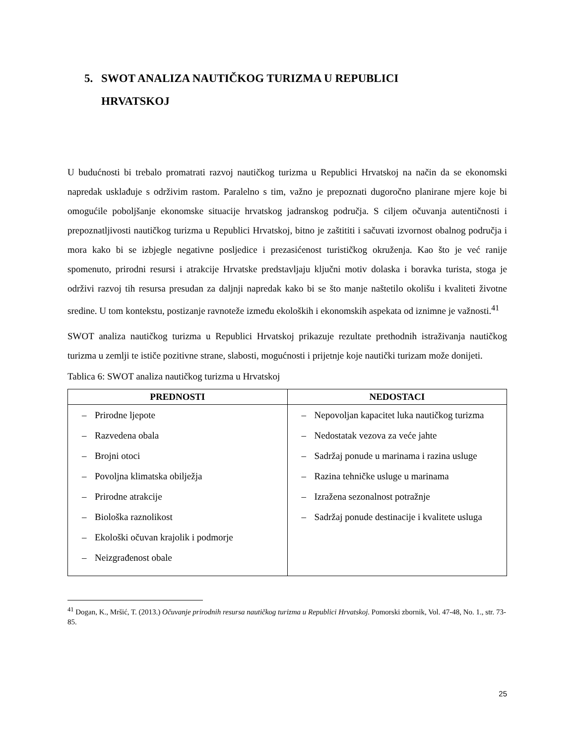5. SWOT ANALIZA NAUTIČKOG TURIZMA U REPUBLICI
HRVATSKOJ
U budućnosti bi trebalo promatrati razvoj nautičkog turizma u Republici Hrvatskoj na način da se ekonomski napredak usklađuje s održivim rastom. Paralelno s tim, važno je prepoznati dugoročno planirane mjere koje bi omogućile poboljšanje ekonomske situacije hrvatskog jadranskog područja. S ciljem očuvanja autentičnosti i prepoznatljivosti nautičkog turizma u Republici Hrvatskoj, bitno je zaštititi i sačuvati izvornost obalnog područja i mora kako bi se izbjegle negativne posljedice i prezasićenost turističkog okruženja. Kao što je već ranije spomenuto, prirodni resursi i atrakcije Hrvatske predstavljaju ključni motiv dolaska i boravka turista, stoga je održivi razvoj tih resursa presudan za daljnji napredak kako bi se što manje naštetilo okolišu i kvaliteti životne sredine. U tom kontekstu, postizanje ravnoteže između ekoloških i ekonomskih aspekata od iznimne je važnosti.<sup>41</sup>
SWOT analiza nautičkog turizma u Republici Hrvatskoj prikazuje rezultate prethodnih istraživanja nautičkog turizma u zemlji te ističe pozitivne strane, slabosti, mogućnosti i prijetnje koje nautički turizam može donijeti.
Tablica 6: SWOT analiza nautičkog turizma u Hrvatskoj
| PREDNOSTI | NEDOSTACI |
| --- | --- |
| – Prirodne ljepote – Razvedena obala – Brojni otoci – Povoljna klimatska obilježja – Prirodne atrakcije – Biološka raznolikost – Ekološki očuvan krajolik i podmorje – Neizgrađenost obale | – Nepovoljan kapacitet luka nautičkog turizma – Nedostatak vezova za veće jahte – Sadržaj ponude u marinama i razina usluge – Razina tehničke usluge u marinama – Izražena sezonalnost potražnje – Sadržaj ponude destinacije i kvalitete usluga |
<sup>41</sup> Dogan, K., Mršić, T. (2013.) Očuvanje prirodnih resursa nautičkog turizma u Republici Hrvatskoj. Pomorski zbornik, Vol. 47-48, No. 1., str. 73-85.
25